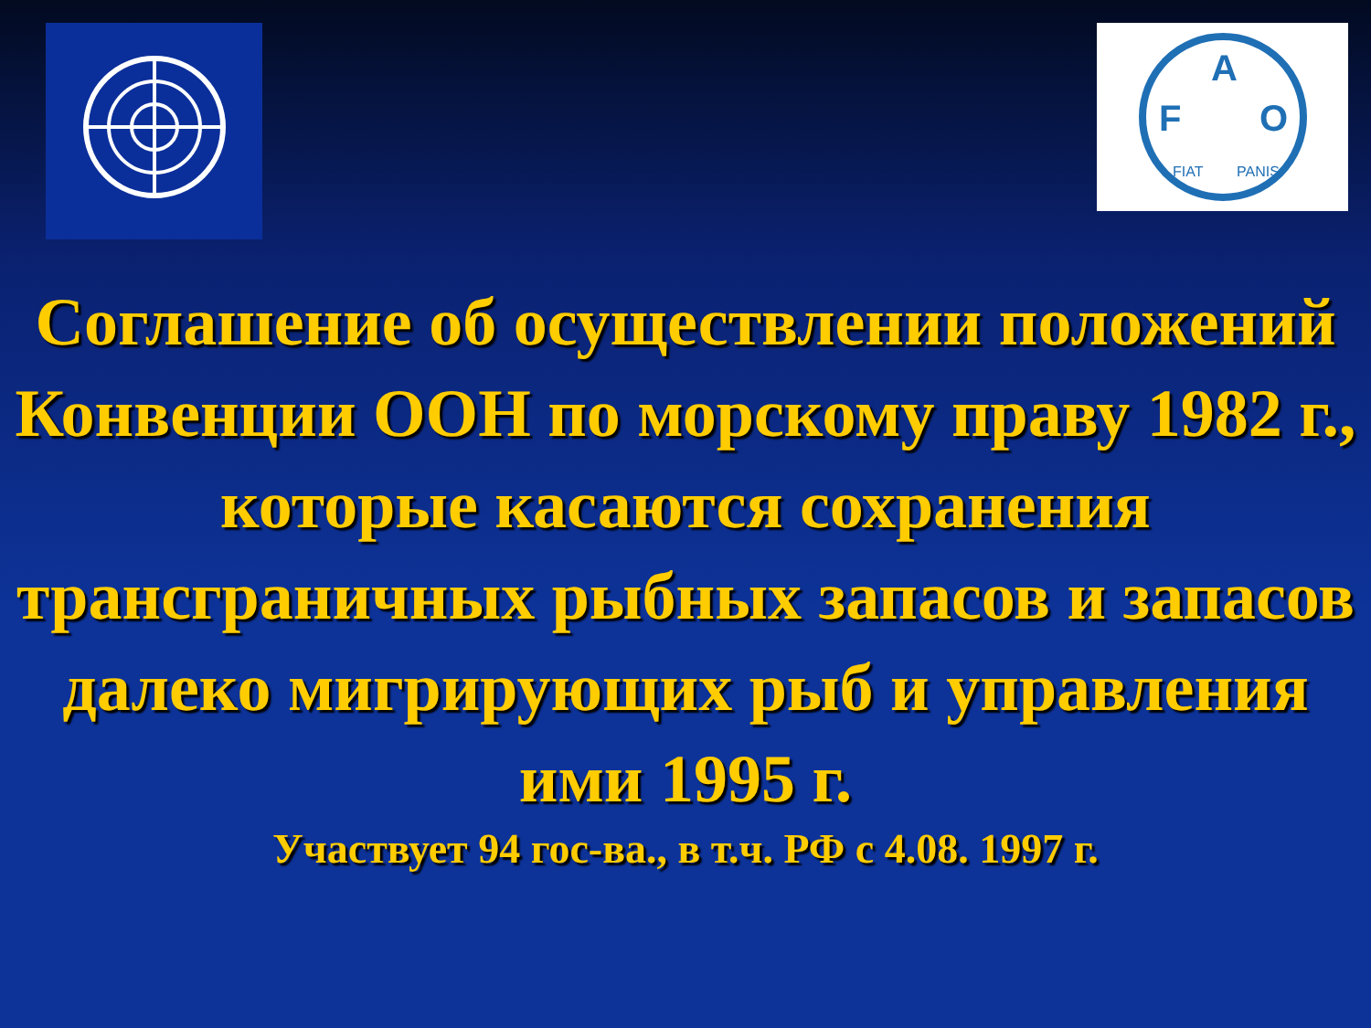F
A
O
FIAT
PANIS
Соглашение об осуществлении положений Конвенции ООН по морскому праву 1982 г., которые касаются сохранения трансграничных рыбных запасов и запасов далеко мигрирующих рыб и управления ими 1995 г.
Участвует 94 гос-ва., в т.ч. РФ с 4.08. 1997 г.